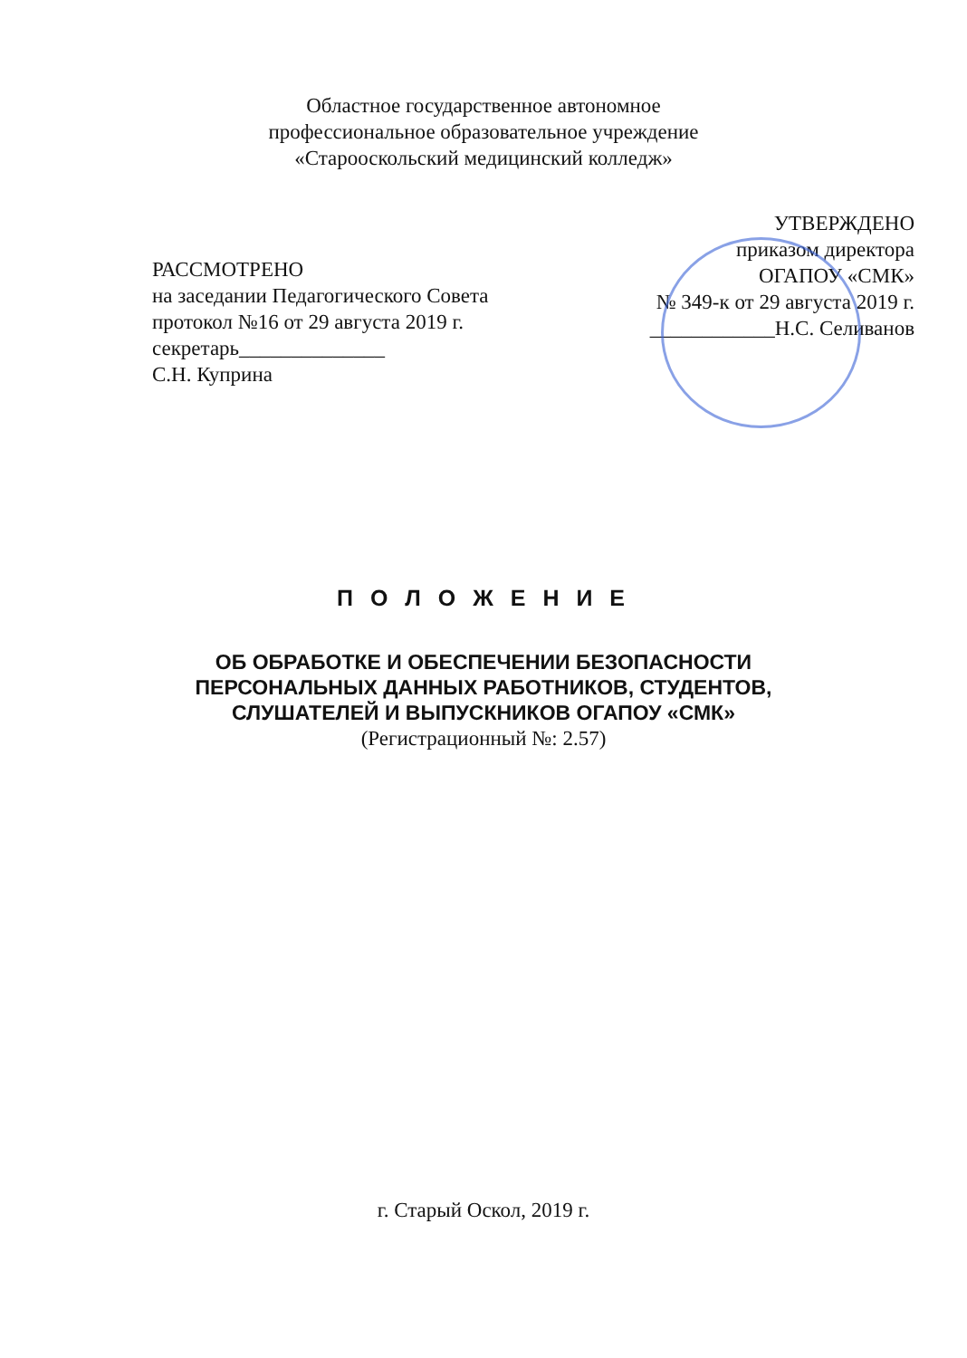Областное государственное автономное
профессиональное образовательное учреждение
«Старооскольский медицинский колледж»
УТВЕРЖДЕНО
приказом директора
ОГАПОУ «СМК»
№ 349-к от 29 августа 2019 г.
____________Н.С. Селиванов
РАССМОТРЕНО
на заседании Педагогического Совета
протокол №16 от 29 августа 2019 г.
секретарь______________
С.Н. Куприна
П О Л О Ж Е Н И Е
ОБ ОБРАБОТКЕ И ОБЕСПЕЧЕНИИ БЕЗОПАСНОСТИ
ПЕРСОНАЛЬНЫХ ДАННЫХ РАБОТНИКОВ, СТУДЕНТОВ,
СЛУШАТЕЛЕЙ И ВЫПУСКНИКОВ ОГАПОУ «СМК»
(Регистрационный №: 2.57)
г. Старый Оскол, 2019 г.